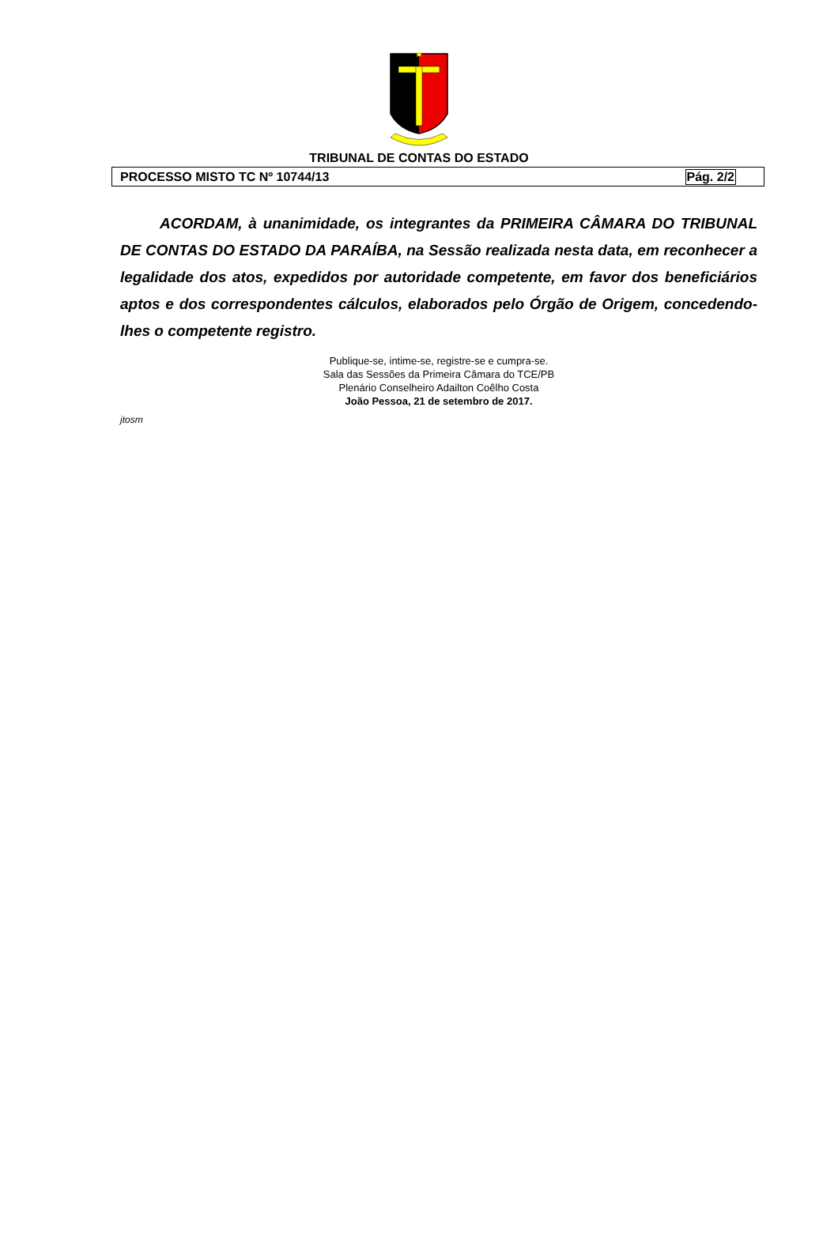TRIBUNAL DE CONTAS DO ESTADO
PROCESSO MISTO TC Nº 10744/13 Pág. 2/2
ACORDAM, à unanimidade, os integrantes da PRIMEIRA CÂMARA DO TRIBUNAL DE CONTAS DO ESTADO DA PARAÍBA, na Sessão realizada nesta data, em reconhecer a legalidade dos atos, expedidos por autoridade competente, em favor dos beneficiários aptos e dos correspondentes cálculos, elaborados pelo Órgão de Origem, concedendo-lhes o competente registro.
Publique-se, intime-se, registre-se e cumpra-se.
Sala das Sessões da Primeira Câmara do TCE/PB
Plenário Conselheiro Adailton Coêlho Costa
João Pessoa, 21 de setembro de 2017.
jtosm